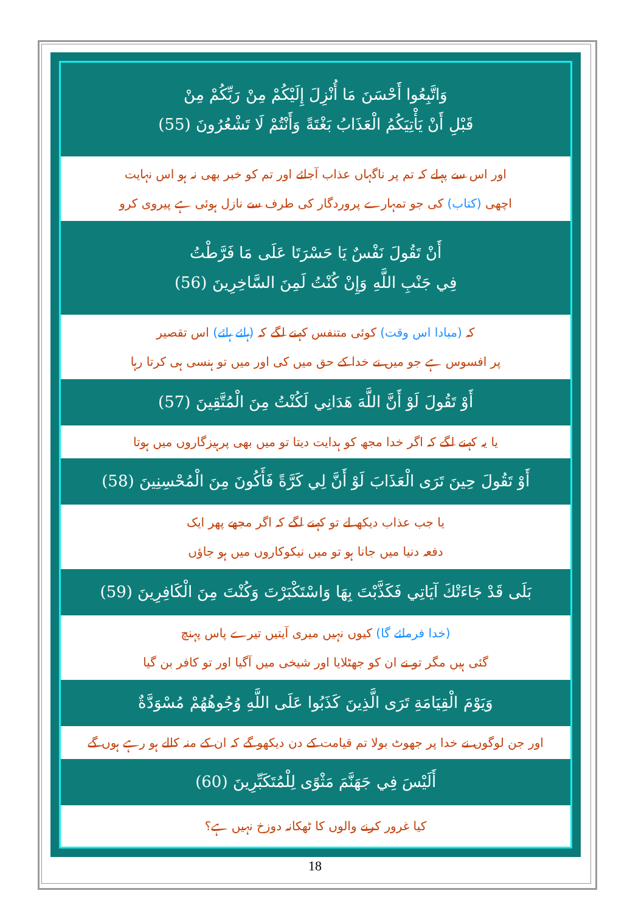وَاتَّبِعُوا أَحْسَنَ مَا أُنْزِلَ إِلَيْكُمْ مِنْ رَبِّكُمْ مِنْ
قَبْلِ أَنْ يَأْتِيَكُمُ الْعَذَابُ بَغْتَةً وَأَنْتُمْ لَا تَشْعُرُونَ (55)
اور اس سے پہلے کہ تم پر ناگہاں عذاب آجائے اور تم کو خبر بھی نہ ہو اس نہایت
اچھی (کتاب) کی جو تمہارے پروردگار کی طرف سے نازل ہوئی ہے پیروی کرو
أَنْ تَقُولَ نَفْسٌ يَا حَسْرَتَا عَلَى مَا فَرَّطْتُ
فِي جَنْبِ اللَّهِ وَإِنْ كُنْتُ لَمِنَ السَّاخِرِينَ (56)
کہ (مبادا اس وقت) کوئی متنفس کہنے لگے کہ (ہائے ہائے) اس تقصیر
پر افسوس ہے جو میں نے خدا کے حق میں کی اور میں تو ہنسی ہی کرتا رہا
أَوْ تَقُولَ لَوْ أَنَّ اللَّهَ هَدَانِي لَكُنْتُ مِنَ الْمُتَّقِينَ (57)
یا یہ کہنے لگے کہ اگر خدا مجھ کو ہدایت دیتا تو میں بھی پرہیزگاروں میں ہوتا
أَوْ تَقُولَ حِينَ تَرَى الْعَذَابَ لَوْ أَنَّ لِي كَرَّةً فَأَكُونَ مِنَ الْمُحْسِنِينَ (58)
یا جب عذاب دیکھ لے تو کہنے لگے کہ اگر مجھے پھر ایک
دفعہ دنیا میں جانا ہو تو میں نیکوکاروں میں ہو جاؤں
بَلَى قَدْ جَاءَتْكَ آيَاتِي فَكَذَّبْتَ بِهَا وَاسْتَكْبَرْتَ وَكُنْتَ مِنَ الْكَافِرِينَ (59)
(خدا فرمائے گا) کیوں نہیں میری آیتیں تیرے پاس پہنچ
گئی ہیں مگر تو نے ان کو جھٹلایا اور شیخی میں آگیا اور تو کافر بن گیا
وَيَوْمَ الْقِيَامَةِ تَرَى الَّذِينَ كَذَبُوا عَلَى اللَّهِ وُجُوهُهُمْ مُسْوَدَّةٌ
اور جن لوگوں نے خدا پر جھوٹ بولا تم قیامت کے دن دیکھو گے کہ ان کے منہ کالے ہو رہے ہوں گے
أَلَيْسَ فِي جَهَنَّمَ مَثْوًى لِلْمُتَكَبِّرِينَ (60)
کیا غرور کرنے والوں کا ٹھکانہ دوزخ نہیں ہے؟
18